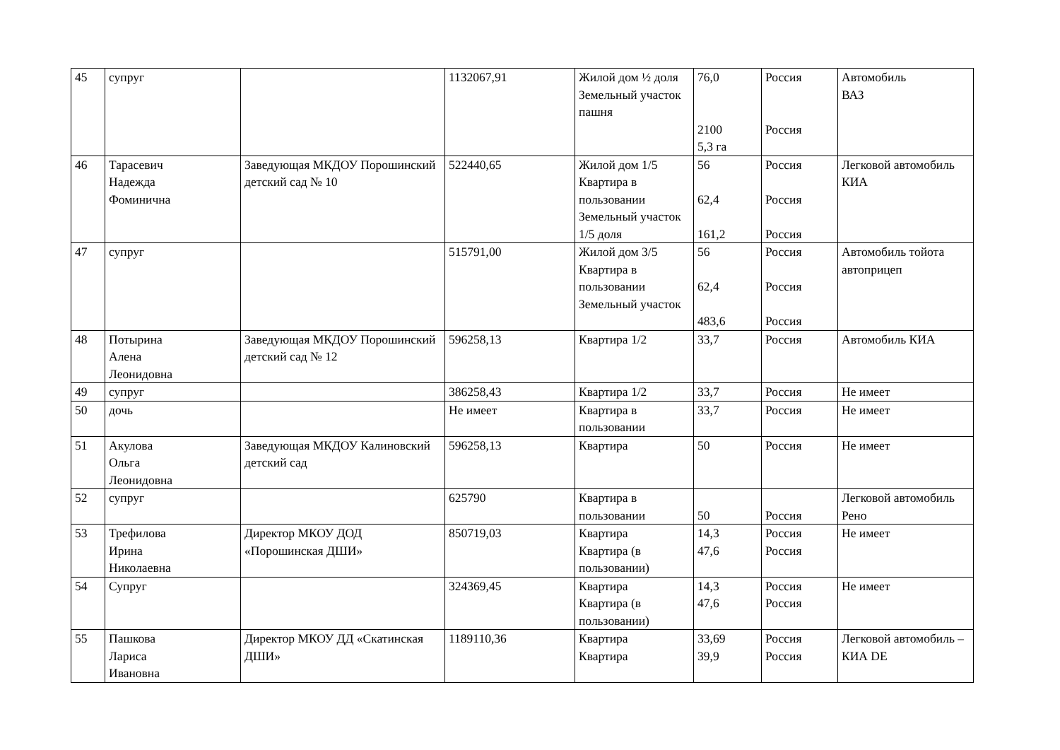| 45 | супруг | | 1132067,91 | Жилой дом ½ доля Земельный участок пашня | 76,0 2100 5,3 га | Россия Россия | Автомобиль ВАЗ |
| 46 | Тарасевич Надежда Фоминична | Заведующая МКДОУ Порошинский детский сад № 10 | 522440,65 | Жилой дом 1/5 Квартира в пользовании Земельный участок 1/5 доля | 56 62,4 161,2 | Россия Россия Россия | Легковой автомобиль КИА |
| 47 | супруг | | 515791,00 | Жилой дом 3/5 Квартира в пользовании Земельный участок | 56 62,4 483,6 | Россия Россия Россия | Автомобиль тойота автоприцеп |
| 48 | Потырина Алена Леонидовна | Заведующая МКДОУ Порошинский детский сад № 12 | 596258,13 | Квартира 1/2 | 33,7 | Россия | Автомобиль КИА |
| 49 | супруг | | 386258,43 | Квартира 1/2 | 33,7 | Россия | Не имеет |
| 50 | дочь | | Не имеет | Квартира в пользовании | 33,7 | Россия | Не имеет |
| 51 | Акулова Ольга Леонидовна | Заведующая МКДОУ Калиновский детский сад | 596258,13 | Квартира | 50 | Россия | Не имеет |
| 52 | супруг | | 625790 | Квартира в пользовании | 50 | Россия | Легковой автомобиль Рено |
| 53 | Трефилова Ирина Николаевна | Директор МКОУ ДОД «Порошинская ДШИ» | 850719,03 | Квартира Квартира (в пользовании) | 14,3 47,6 | Россия Россия | Не имеет |
| 54 | Супруг | | 324369,45 | Квартира Квартира (в пользовании) | 14,3 47,6 | Россия Россия | Не имеет |
| 55 | Пашкова Лариса Ивановна | Директор МКОУ ДД «Скатинская ДШИ» | 1189110,36 | Квартира Квартира | 33,69 39,9 | Россия Россия | Легковой автомобиль – КИА DE |